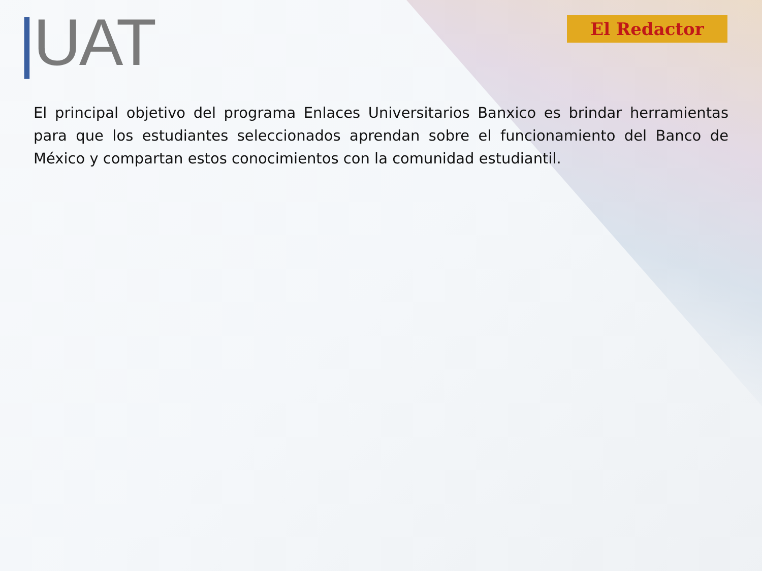|UAT
El Redactor
El principal objetivo del programa Enlaces Universitarios Banxico es brindar herramientas para que los estudiantes seleccionados aprendan sobre el funcionamiento del Banco de México y compartan estos conocimientos con la comunidad estudiantil.